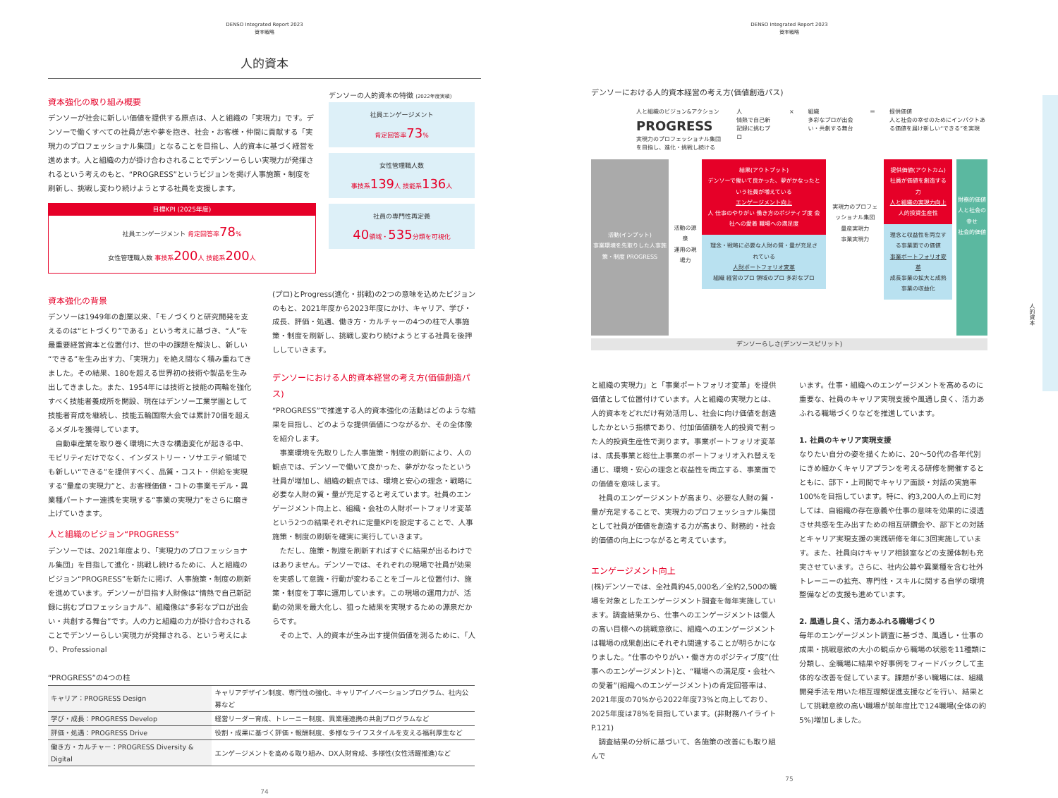DENSO Integrated Report 2023
資本戦略
人的資本
資本強化の取り組み概要
デンソーが社会に新しい価値を提供する原点は、人と組織の「実現力」です。デンソーで働くすべての社員が志や夢を抱き、社会・お客様・仲間に貢献する「実現力のプロフェッショナル集団」となることを目指し、人的資本に基づく経営を進めます。人と組織の力が掛け合わされることでデンソーらしい実現力が発揮されるという考えのもと、“PROGRESS”というビジョンを掲げ人事施策・制度を刷新し、挑戦し変わり続けようとする社員を支援します。
目標KPI (2025年度)
社員エンゲージメント 肯定回答率78%
女性管理職人数 事技系200人 技能系200人
デンソーの人的資本の特徴 (2022年度実績)
社員エンゲージメント
肯定回答率73%
女性管理職人数
事技系139人 技能系136人
社員の専門性再定義
40領域・535分類を可視化
資本強化の背景
デンソーは1949年の創業以来、「モノづくりと研究開発を支えるのは“ヒトづくり”である」という考えに基づき、“人”を最重要経営資本と位置付け、世の中の課題を解決し、新しい“できる”を生み出す力、「実現力」を絶え間なく積み重ねてきました。その結果、180を超える世界初の技術や製品を生み出してきました。また、1954年には技術と技能の両輪を強化すべく技能者養成所を開設、現在はデンソー工業学園として技能者育成を継続し、技能五輪国際大会では累計70個を超えるメダルを獲得しています。
　自動車産業を取り巻く環境に大きな構造変化が起きる中、モビリティだけでなく、インダストリー・ソサエティ領域でも新しい“できる”を提供すべく、品質・コスト・供給を実現する“量産の実現力”と、お客様価値・コトの事業モデル・異業種パートナー連携を実現する“事業の実現力”をさらに磨き上げていきます。
人と組織のビジョン“PROGRESS”
デンソーでは、2021年度より、「実現力のプロフェッショナル集団」を目指して進化・挑戦し続けるために、人と組織のビジョン“PROGRESS”を新たに掲げ、人事施策・制度の刷新を進めています。デンソーが目指す人財像は“情熱で自己新記録に挑むプロフェッショナル”、組織像は“多彩なプロが出会い・共創する舞台”です。人の力と組織の力が掛け合わされることでデンソーらしい実現力が発揮される、という考えにより、Professional
(プロ)とProgress(進化・挑戦)の2つの意味を込めたビジョンのもと、2021年度から2023年度にかけ、キャリア、学び・成長、評価・処遇、働き方・カルチャーの4つの柱で人事施策・制度を刷新し、挑戦し変わり続けようとする社員を後押ししていきます。
デンソーにおける人的資本経営の考え方(価値創造パス)
“PROGRESS”で推進する人的資本強化の活動はどのような結果を目指し、どのような提供価値につながるか、その全体像を紹介します。
　事業環境を先取りした人事施策・制度の刷新により、人の観点では、デンソーで働いて良かった、夢がかなったという社員が増加し、組織の観点では、環境と安心の理念・戦略に必要な人財の質・量が充足すると考えています。社員のエンゲージメント向上と、組織・会社の人財ポートフォリオ変革という2つの結果それぞれに定量KPIを設定することで、人事施策・制度の刷新を確実に実行していきます。
　ただし、施策・制度を刷新すればすぐに結果が出るわけではありません。デンソーでは、それぞれの現場で社員が効果を実感して意識・行動が変わることをゴールと位置付け、施策・制度を丁寧に運用しています。この現場の運用力が、活動の効果を最大化し、狙った結果を実現するための源泉だからです。
　その上で、人的資本が生み出す提供価値を測るために、「人
“PROGRESS”の4つの柱
| キャリア：PROGRESS Design | キャリアデザイン制度、専門性の強化、キャリアイノベーションプログラム、社内公募など |
| 学び・成長：PROGRESS Develop | 経営リーダー育成、トレーニー制度、異業種連携の共創プログラムなど |
| 評価・処遇：PROGRESS Drive | 役割・成果に基づく評価・報酬制度、多様なライフスタイルを支える福利厚生など |
| 働き方・カルチャー：PROGRESS Diversity & Digital | エンゲージメントを高める取り組み、DX人財育成、多様性(女性活躍推進)など |
74
DENSO Integrated Report 2023
資本戦略
デンソーにおける人的資本経営の考え方(価値創造パス)
人と組織のビジョン&アクション
PROGRESS
実現力のプロフェッショナル集団を目指し、進化・挑戦し続ける
人
情熱で自己新記録に挑むプロ
× 組織
多彩なプロが出会い・共創する舞台
＝ 提供価値
人と社会の幸せのためにインパクトある価値を届け新しい“できる”を実現
活動(インプット)
事業環境を先取りした人事施策・制度 PROGRESS
活動の源泉
運用の現場力
結果(アウトプット)
デンソーで働いて良かった、夢がかなったという社員が増えている
エンゲージメント向上
人 仕事のやりがい 働き方のポジティブ度 会社への愛着 職場への満足度
理念・戦略に必要な人財の質・量が充足されている
人財ポートフォリオ変革
組織 経営のプロ 領域のプロ 多彩なプロ
実現力のプロフェッショナル集団
量産実現力
事業実現力
提供価値(アウトカム)
社員が価値を創造する力
人と組織の実現力向上
人的投資生産性
理念と収益性を両立する事業面での価値
事業ポートフォリオ変革
成長事業の拡大と成熟事業の収益化
財務的価値
人と社会の幸せ
社会的価値
デンソーらしさ(デンソースピリット)
と組織の実現力」と「事業ポートフォリオ変革」を提供価値として位置付けています。人と組織の実現力とは、人的資本をどれだけ有効活用し、社会に向け価値を創造したかという指標であり、付加価値額を人的投資で割った人的投資生産性で測ります。事業ポートフォリオ変革は、成長事業と総仕上事業のポートフォリオ入れ替えを通じ、環境・安心の理念と収益性を両立する、事業面での価値を意味します。
　社員のエンゲージメントが高まり、必要な人財の質・量が充足することで、実現力のプロフェッショナル集団として社員が価値を創造する力が高まり、財務的・社会的価値の向上につながると考えています。
エンゲージメント向上
(株)デンソーでは、全社員約45,000名／全約2,500の職場を対象としたエンゲージメント調査を毎年実施しています。調査結果から、仕事へのエンゲージメントは個人の高い目標への挑戦意欲に、組織へのエンゲージメントは職場の成果創出にそれぞれ関連することが明らかになりました。“仕事のやりがい・働き方のポジティブ度”(仕事へのエンゲージメント)と、“職場への満足度・会社への愛着”(組織へのエンゲージメント)の肯定回答率は、2021年度の70%から2022年度73%と向上しており、2025年度は78%を目指しています。(非財務ハイライト P.121)
　調査結果の分析に基づいて、各施策の改善にも取り組んで
います。仕事・組織へのエンゲージメントを高めるのに重要な、社員のキャリア実現支援や風通し良く、活力あふれる職場づくりなどを推進しています。
1. 社員のキャリア実現支援
なりたい自分の姿を描くために、20〜50代の各年代別にきめ細かくキャリアプランを考える研修を開催するとともに、部下・上司間でキャリア面談・対話の実施率100%を目指しています。特に、約3,200人の上司に対しては、自組織の存在意義や仕事の意味を効果的に浸透させ共感を生み出すための相互研鑽会や、部下との対話とキャリア実現支援の実践研修を年に3回実施しています。また、社員向けキャリア相談室などの支援体制も充実させています。さらに、社内公募や異業種を含む社外トレーニーの拡充、専門性・スキルに関する自学の環境整備などの支援も進めています。
2. 風通し良く、活力あふれる職場づくり
毎年のエンゲージメント調査に基づき、風通し・仕事の成果・挑戦意欲の大小の観点から職場の状態を11種類に分類し、全職場に結果や好事例をフィードバックして主体的な改善を促しています。課題が多い職場には、組織開発手法を用いた相互理解促進支援などを行い、結果として挑戦意欲の高い職場が前年度比で124職場(全体の約5%)増加しました。
75
人的資本